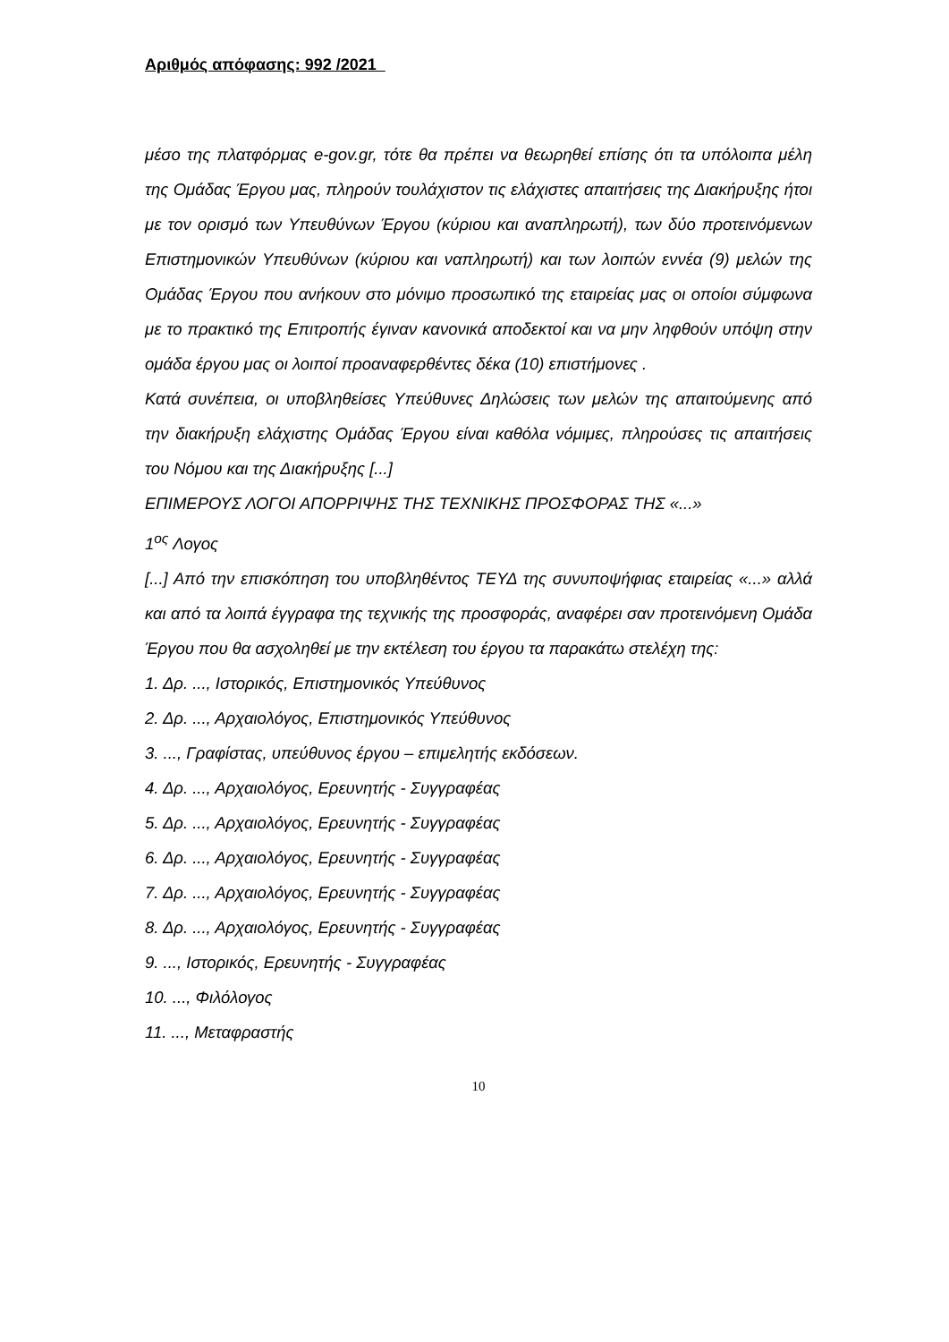Αριθμός απόφασης: 992 /2021
μέσο της πλατφόρμας e-gov.gr, τότε θα πρέπει να θεωρηθεί επίσης ότι τα υπόλοιπα μέλη της Ομάδας Έργου μας, πληρούν τουλάχιστον τις ελάχιστες απαιτήσεις της Διακήρυξης ήτοι με τον ορισμό των Υπευθύνων Έργου (κύριου και αναπληρωτή), των δύο προτεινόμενων Επιστημονικών Υπευθύνων (κύριου και ναπληρωτή) και των λοιπών εννέα (9) μελών της Ομάδας Έργου που ανήκουν στο μόνιμο προσωπικό της εταιρείας μας οι οποίοι σύμφωνα με το πρακτικό της Επιτροπής έγιναν κανονικά αποδεκτοί και να μην ληφθούν υπόψη στην ομάδα έργου μας οι λοιποί προαναφερθέντες δέκα (10) επιστήμονες .
Κατά συνέπεια, οι υποβληθείσες Υπεύθυνες Δηλώσεις των μελών της απαιτούμενης από την διακήρυξη ελάχιστης Ομάδας Έργου είναι καθόλα νόμιμες, πληρούσες τις απαιτήσεις του Νόμου και της Διακήρυξης [...]
ΕΠΙΜΕΡΟΥΣ ΛΟΓΟΙ ΑΠΟΡΡΙΨΗΣ ΤΗΣ ΤΕΧΝΙΚΗΣ ΠΡΟΣΦΟΡΑΣ ΤΗΣ «...»
1<sup>ος</sup> Λογος
[...] Από την επισκόπηση του υποβληθέντος ΤΕΥΔ της συνυποψήφιας εταιρείας «...» αλλά και από τα λοιπά έγγραφα της τεχνικής της προσφοράς, αναφέρει σαν προτεινόμενη Ομάδα Έργου που θα ασχοληθεί με την εκτέλεση του έργου τα παρακάτω στελέχη της:
1. Δρ. ..., Ιστορικός, Επιστημονικός Υπεύθυνος
2. Δρ. ..., Αρχαιολόγος, Επιστημονικός Υπεύθυνος
3. ..., Γραφίστας, υπεύθυνος έργου – επιμελητής εκδόσεων.
4. Δρ. ..., Αρχαιολόγος, Ερευνητής - Συγγραφέας
5. Δρ. ..., Αρχαιολόγος, Ερευνητής - Συγγραφέας
6. Δρ. ..., Αρχαιολόγος, Ερευνητής - Συγγραφέας
7. Δρ. ..., Αρχαιολόγος, Ερευνητής - Συγγραφέας
8. Δρ. ..., Αρχαιολόγος, Ερευνητής - Συγγραφέας
9. ..., Ιστορικός, Ερευνητής - Συγγραφέας
10. ..., Φιλόλογος
11. ..., Μεταφραστής
10